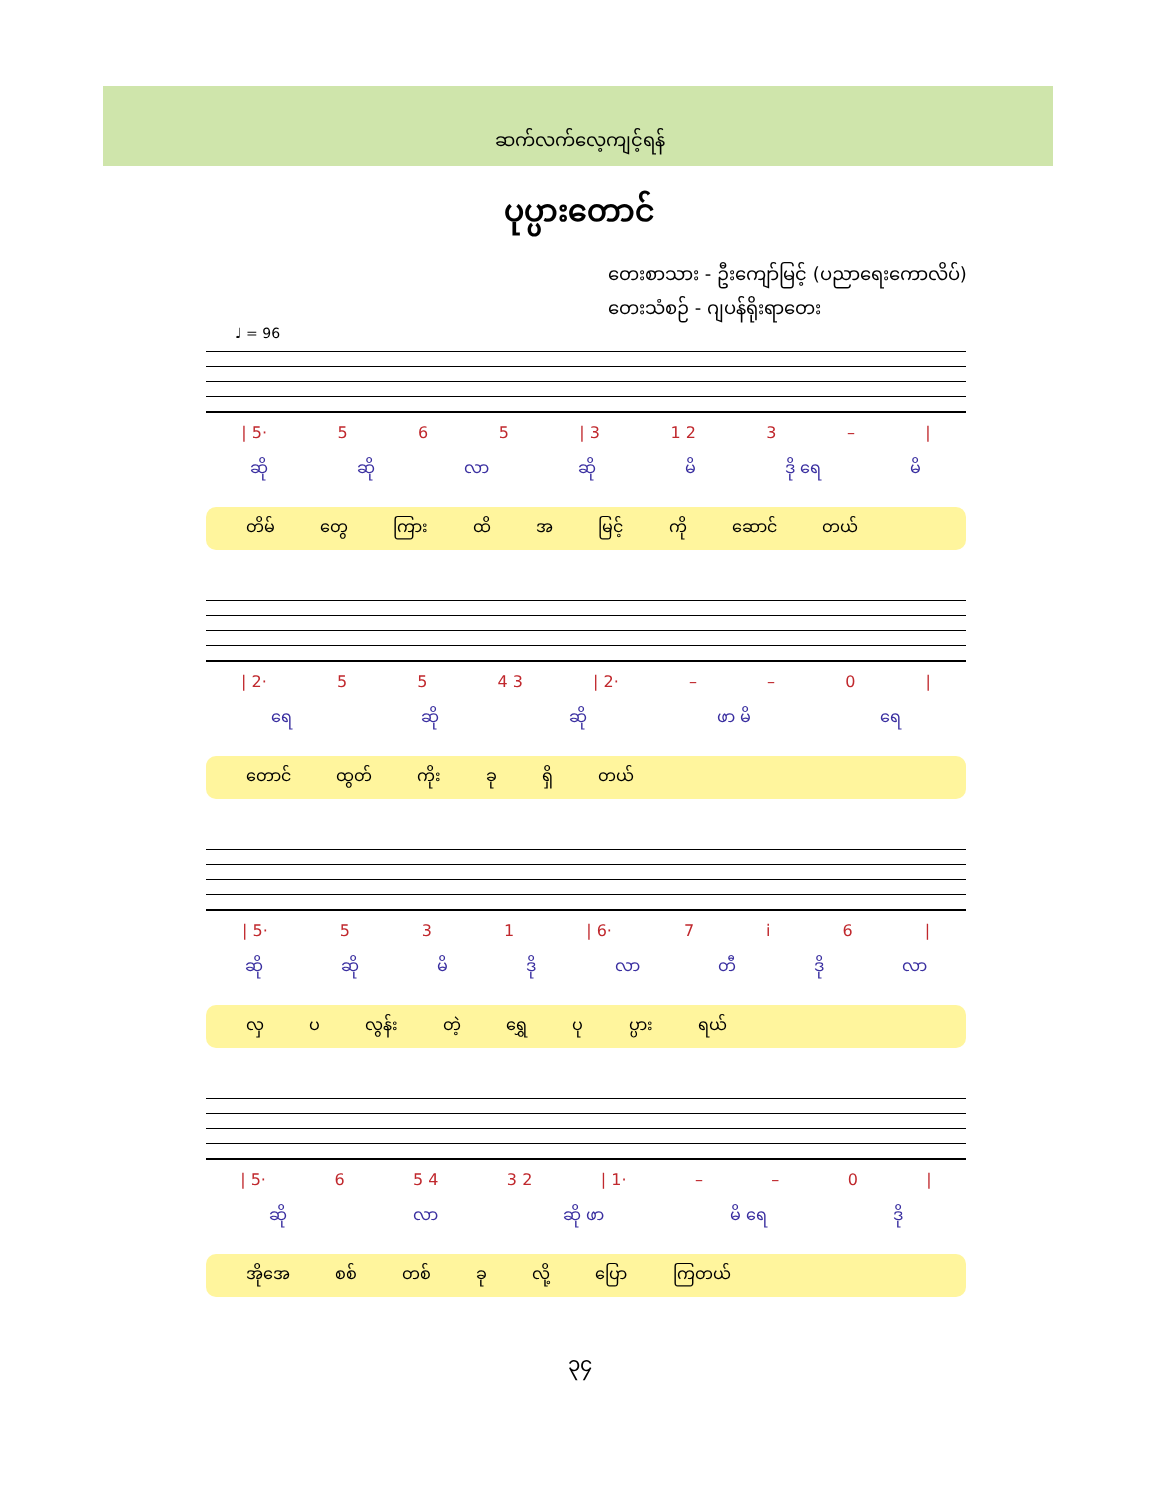ဆက်လက်လေ့ကျင့်ရန်
ပုပ္ပားတောင်
တေးစာသား - ဦးကျော်မြင့် (ပညာရေးကောလိပ်)
တေးသံစဉ် - ဂျပန်ရိုးရာတေး
♩ = 96
| 5· 5 6 5 | 3 1 2 3 – |
ဆို ဆို လာ ဆို မိ ဒို ရေ မိ
တိမ် တွေ ကြား ထိ အ မြင့် ကို ဆောင် တယ်
| 2· 5 5 4 3 | 2· – – 0 |
ရေ ဆို ဆို ဖာ မိ ရေ
တောင် ထွတ် ကိုး ခု ရှိ တယ်
| 5· 5 3 1 | 6· 7 i 6 |
ဆို ဆို မိ ဒို လာ တီ ဒို လာ
လှ ပ လွန်း တဲ့ ရွှေ ပု ပ္ပား ရယ်
| 5· 6 5 4 3 2 | 1· – – 0 |
ဆို လာ ဆို ဖာ မိ ရေ ဒို
အိုအေ စစ် တစ် ခု လို့ ပြော ကြတယ်
၃၄